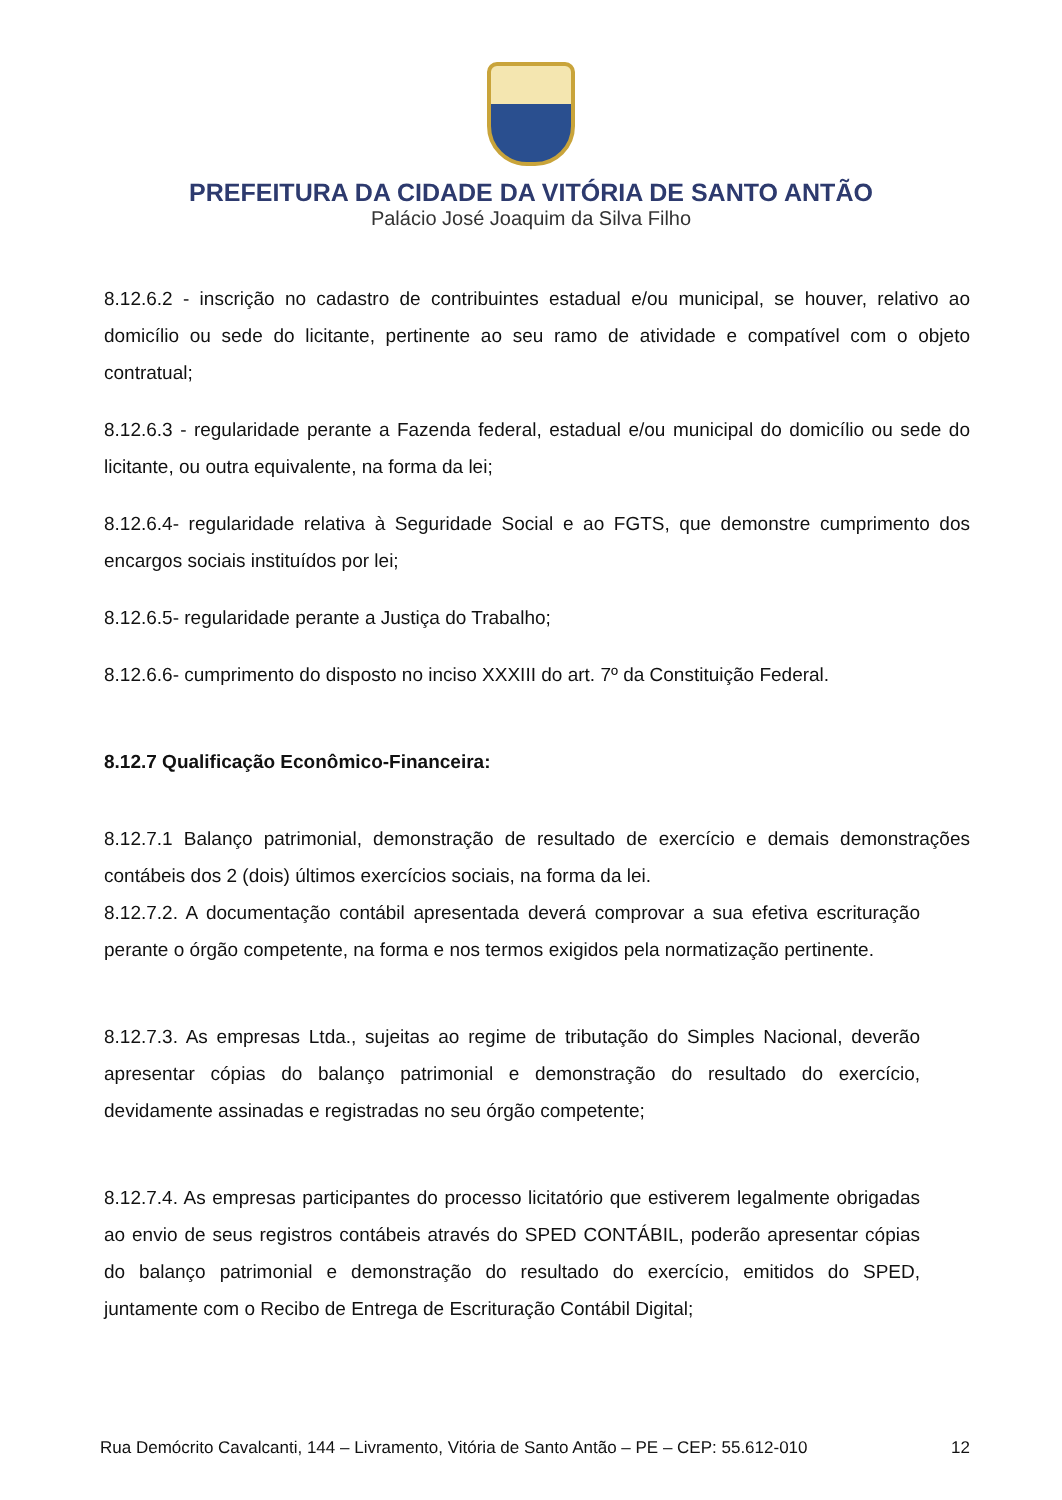PREFEITURA DA CIDADE DA VITÓRIA DE SANTO ANTÃO
Palácio José Joaquim da Silva Filho
8.12.6.2 - inscrição no cadastro de contribuintes estadual e/ou municipal, se houver, relativo ao domicílio ou sede do licitante, pertinente ao seu ramo de atividade e compatível com o objeto contratual;
8.12.6.3 - regularidade perante a Fazenda federal, estadual e/ou municipal do domicílio ou sede do licitante, ou outra equivalente, na forma da lei;
8.12.6.4- regularidade relativa à Seguridade Social e ao FGTS, que demonstre cumprimento dos encargos sociais instituídos por lei;
8.12.6.5- regularidade perante a Justiça do Trabalho;
8.12.6.6- cumprimento do disposto no inciso XXXIII do art. 7º da Constituição Federal.
8.12.7 Qualificação Econômico-Financeira:
8.12.7.1 Balanço patrimonial, demonstração de resultado de exercício e demais demonstrações contábeis dos 2 (dois) últimos exercícios sociais, na forma da lei.
8.12.7.2. A documentação contábil apresentada deverá comprovar a sua efetiva escrituração perante o órgão competente, na forma e nos termos exigidos pela normatização pertinente.
8.12.7.3. As empresas Ltda., sujeitas ao regime de tributação do Simples Nacional, deverão apresentar cópias do balanço patrimonial e demonstração do resultado do exercício, devidamente assinadas e registradas no seu órgão competente;
8.12.7.4. As empresas participantes do processo licitatório que estiverem legalmente obrigadas ao envio de seus registros contábeis através do SPED CONTÁBIL, poderão apresentar cópias do balanço patrimonial e demonstração do resultado do exercício, emitidos do SPED, juntamente com o Recibo de Entrega de Escrituração Contábil Digital;
Rua Demócrito Cavalcanti, 144 – Livramento, Vitória de Santo Antão – PE – CEP: 55.612-010 12